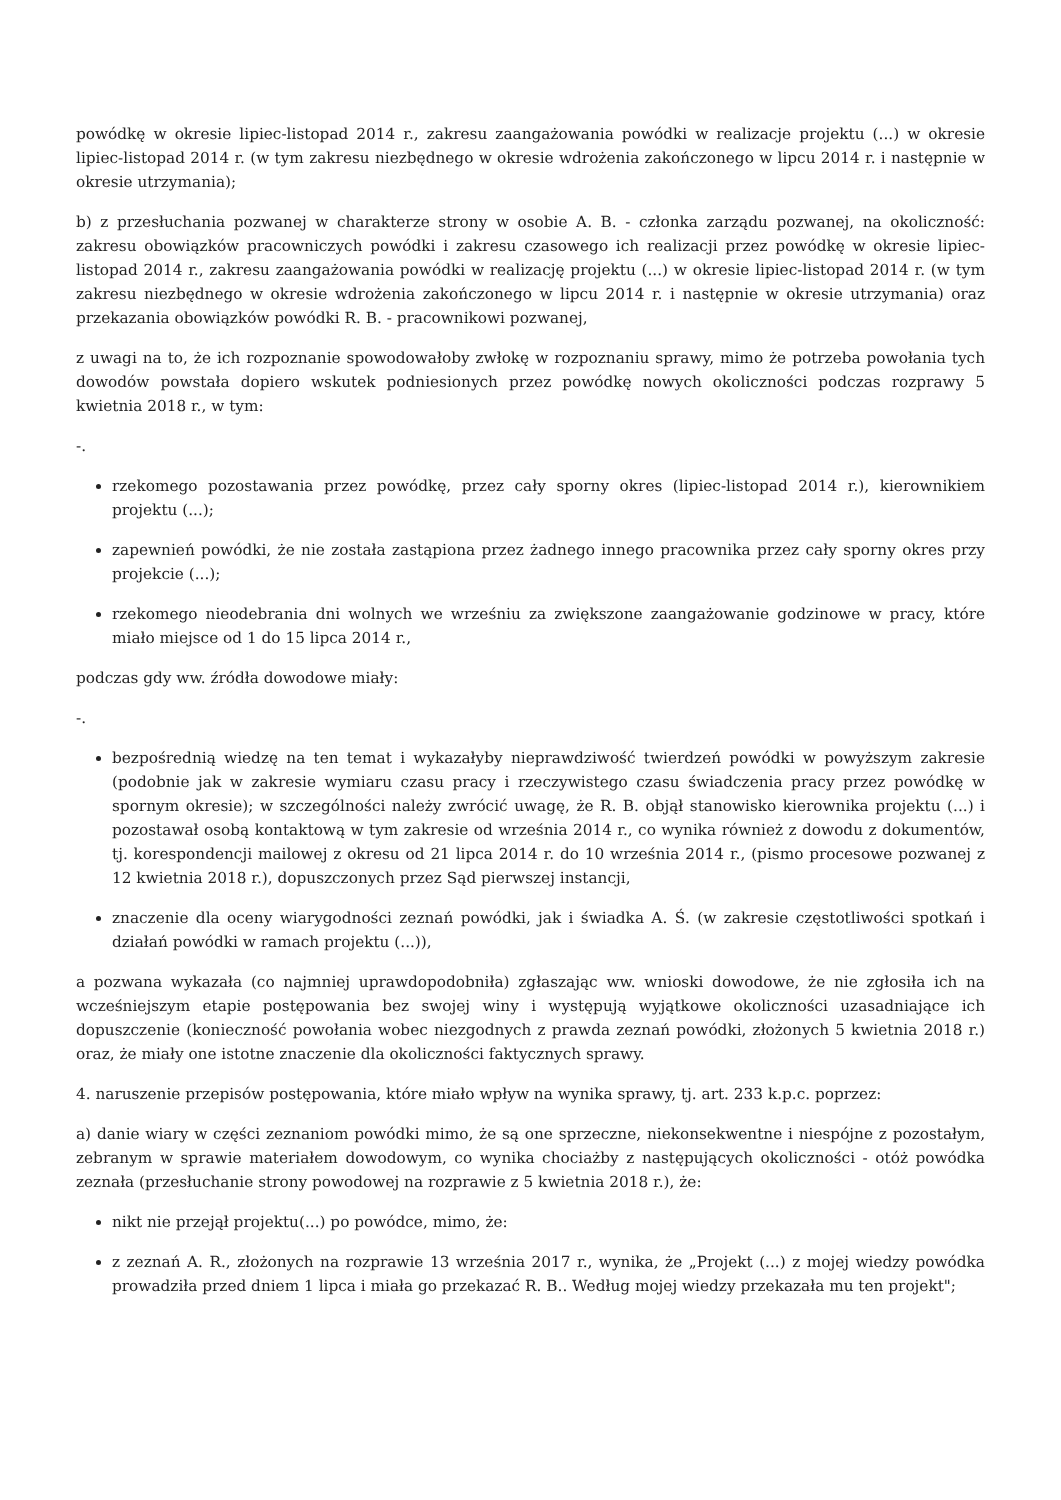powódkę w okresie lipiec-listopad 2014 r., zakresu zaangażowania powódki w realizacje projektu (...) w okresie lipiec-listopad 2014 r. (w tym zakresu niezbędnego w okresie wdrożenia zakończonego w lipcu 2014 r. i następnie w okresie utrzymania);
b) z przesłuchania pozwanej w charakterze strony w osobie A. B. - członka zarządu pozwanej, na okoliczność: zakresu obowiązków pracowniczych powódki i zakresu czasowego ich realizacji przez powódkę w okresie lipiec-listopad 2014 r., zakresu zaangażowania powódki w realizację projektu (...) w okresie lipiec-listopad 2014 r. (w tym zakresu niezbędnego w okresie wdrożenia zakończonego w lipcu 2014 r. i następnie w okresie utrzymania) oraz przekazania obowiązków powódki R. B. - pracownikowi pozwanej,
z uwagi na to, że ich rozpoznanie spowodowałoby zwłokę w rozpoznaniu sprawy, mimo że potrzeba powołania tych dowodów powstała dopiero wskutek podniesionych przez powódkę nowych okoliczności podczas rozprawy 5 kwietnia 2018 r., w tym:
-.
rzekomego pozostawania przez powódkę, przez cały sporny okres (lipiec-listopad 2014 r.), kierownikiem projektu (...);
zapewnień powódki, że nie została zastąpiona przez żadnego innego pracownika przez cały sporny okres przy projekcie (...);
rzekomego nieodebrania dni wolnych we wrześniu za zwiększone zaangażowanie godzinowe w pracy, które miało miejsce od 1 do 15 lipca 2014 r.,
podczas gdy ww. źródła dowodowe miały:
-.
bezpośrednią wiedzę na ten temat i wykazałyby nieprawdziwość twierdzeń powódki w powyższym zakresie (podobnie jak w zakresie wymiaru czasu pracy i rzeczywistego czasu świadczenia pracy przez powódkę w spornym okresie); w szczególności należy zwrócić uwagę, że R. B. objął stanowisko kierownika projektu (...) i pozostawał osobą kontaktową w tym zakresie od września 2014 r., co wynika również z dowodu z dokumentów, tj. korespondencji mailowej z okresu od 21 lipca 2014 r. do 10 września 2014 r., (pismo procesowe pozwanej z 12 kwietnia 2018 r.), dopuszczonych przez Sąd pierwszej instancji,
znaczenie dla oceny wiarygodności zeznań powódki, jak i świadka A. Ś. (w zakresie częstotliwości spotkań i działań powódki w ramach projektu (...)),
a pozwana wykazała (co najmniej uprawdopodobniła) zgłaszając ww. wnioski dowodowe, że nie zgłosiła ich na wcześniejszym etapie postępowania bez swojej winy i występują wyjątkowe okoliczności uzasadniające ich dopuszczenie (konieczność powołania wobec niezgodnych z prawda zeznań powódki, złożonych 5 kwietnia 2018 r.) oraz, że miały one istotne znaczenie dla okoliczności faktycznych sprawy.
4. naruszenie przepisów postępowania, które miało wpływ na wynika sprawy, tj. art. 233 k.p.c. poprzez:
a) danie wiary w części zeznaniom powódki mimo, że są one sprzeczne, niekonsekwentne i niespójne z pozostałym, zebranym w sprawie materiałem dowodowym, co wynika chociażby z następujących okoliczności - otóż powódka zeznała (przesłuchanie strony powodowej na rozprawie z 5 kwietnia 2018 r.), że:
nikt nie przejął projektu(...) po powódce, mimo, że:
z zeznań A. R., złożonych na rozprawie 13 września 2017 r., wynika, że „Projekt (...) z mojej wiedzy powódka prowadziła przed dniem 1 lipca i miała go przekazać R. B.. Według mojej wiedzy przekazała mu ten projekt";